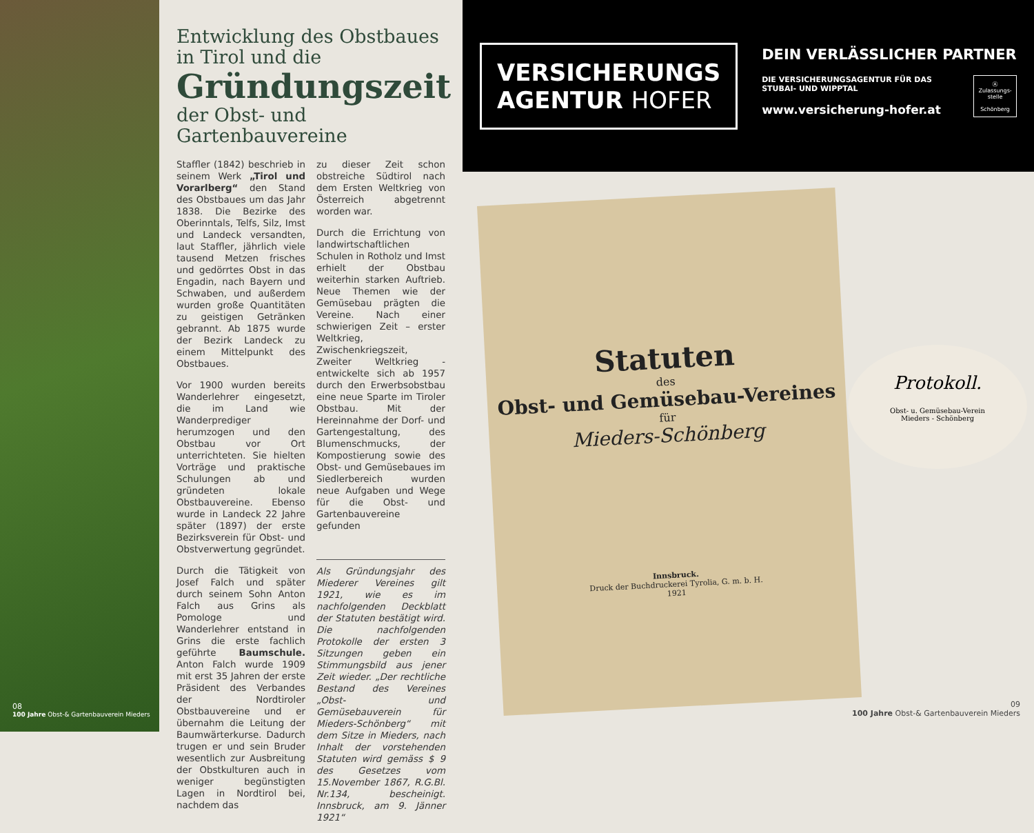08
100 Jahre Obst-& Gartenbauverein Mieders
Entwicklung des Obstbaues in Tirol und die
Gründungszeit
der Obst- und Gartenbauvereine
Staffler (1842) beschrieb in seinem Werk „Tirol und Vorarlberg“ den Stand des Obstbaues um das Jahr 1838. Die Bezirke des Oberinntals, Telfs, Silz, Imst und Landeck versandten, laut Staffler, jährlich viele tausend Metzen frisches und gedörrtes Obst in das Engadin, nach Bayern und Schwaben, und außerdem wurden große Quantitäten zu geistigen Getränken gebrannt. Ab 1875 wurde der Bezirk Landeck zu einem Mittelpunkt des Obstbaues.
Vor 1900 wurden bereits Wanderlehrer eingesetzt, die im Land wie Wanderprediger herumzogen und den Obstbau vor Ort unterrichteten. Sie hielten Vorträge und praktische Schulungen ab und gründeten lokale Obstbauvereine. Ebenso wurde in Landeck 22 Jahre später (1897) der erste Bezirksverein für Obst- und Obstverwertung gegründet.
Durch die Tätigkeit von Josef Falch und später durch seinem Sohn Anton Falch aus Grins als Pomologe und Wanderlehrer entstand in Grins die erste fachlich geführte Baumschule. Anton Falch wurde 1909 mit erst 35 Jahren der erste Präsident des Verbandes der Nordtiroler Obstbauvereine und er übernahm die Leitung der Baumwärterkurse. Dadurch trugen er und sein Bruder wesentlich zur Ausbreitung der Obstkulturen auch in weniger begünstigten Lagen in Nordtirol bei, nachdem das
zu dieser Zeit schon obstreiche Südtirol nach dem Ersten Weltkrieg von Österreich abgetrennt worden war.
Durch die Errichtung von landwirtschaftlichen Schulen in Rotholz und Imst erhielt der Obstbau weiterhin starken Auftrieb. Neue Themen wie der Gemüsebau prägten die Vereine. Nach einer schwierigen Zeit – erster Weltkrieg, Zwischenkriegszeit, Zweiter Weltkrieg - entwickelte sich ab 1957 durch den Erwerbsobstbau eine neue Sparte im Tiroler Obstbau. Mit der Hereinnahme der Dorf- und Gartengestaltung, des Blumenschmucks, der Kompostierung sowie des Obst- und Gemüsebaues im Siedlerbereich wurden neue Aufgaben und Wege für die Obst- und Gartenbauvereine gefunden
Als Gründungsjahr des Miederer Vereines gilt 1921, wie es im nachfolgenden Deckblatt der Statuten bestätigt wird. Die nachfolgenden Protokolle der ersten 3 Sitzungen geben ein Stimmungsbild aus jener Zeit wieder. „Der rechtliche Bestand des Vereines „Obst- und Gemüsebauverein für Mieders-Schönberg“ mit dem Sitze in Mieders, nach Inhalt der vorstehenden Statuten wird gemäss $ 9 des Gesetzes vom 15.November 1867, R.G.Bl. Nr.134, bescheinigt. Innsbruck, am 9. Jänner 1921“
VERSICHERUNGS
AGENTUR HOFER
DEIN VERLÄSSLICHER PARTNER
Ⓐ
Zulassungs-
stelle
Schönberg
DIE VERSICHERUNGSAGENTUR FÜR DAS
STUBAI- UND WIPPTAL
www.versicherung-hofer.at
Statuten
des
Obst- und Gemüsebau-Vereines
für
Mieders-Schönberg
Innsbruck.
Druck der Buchdruckerei Tyrolia, G. m. b. H.
1921
Protokoll.
Obst- u. Gemüsebau-Verein
Mieders - Schönberg
09
100 Jahre Obst-& Gartenbauverein Mieders